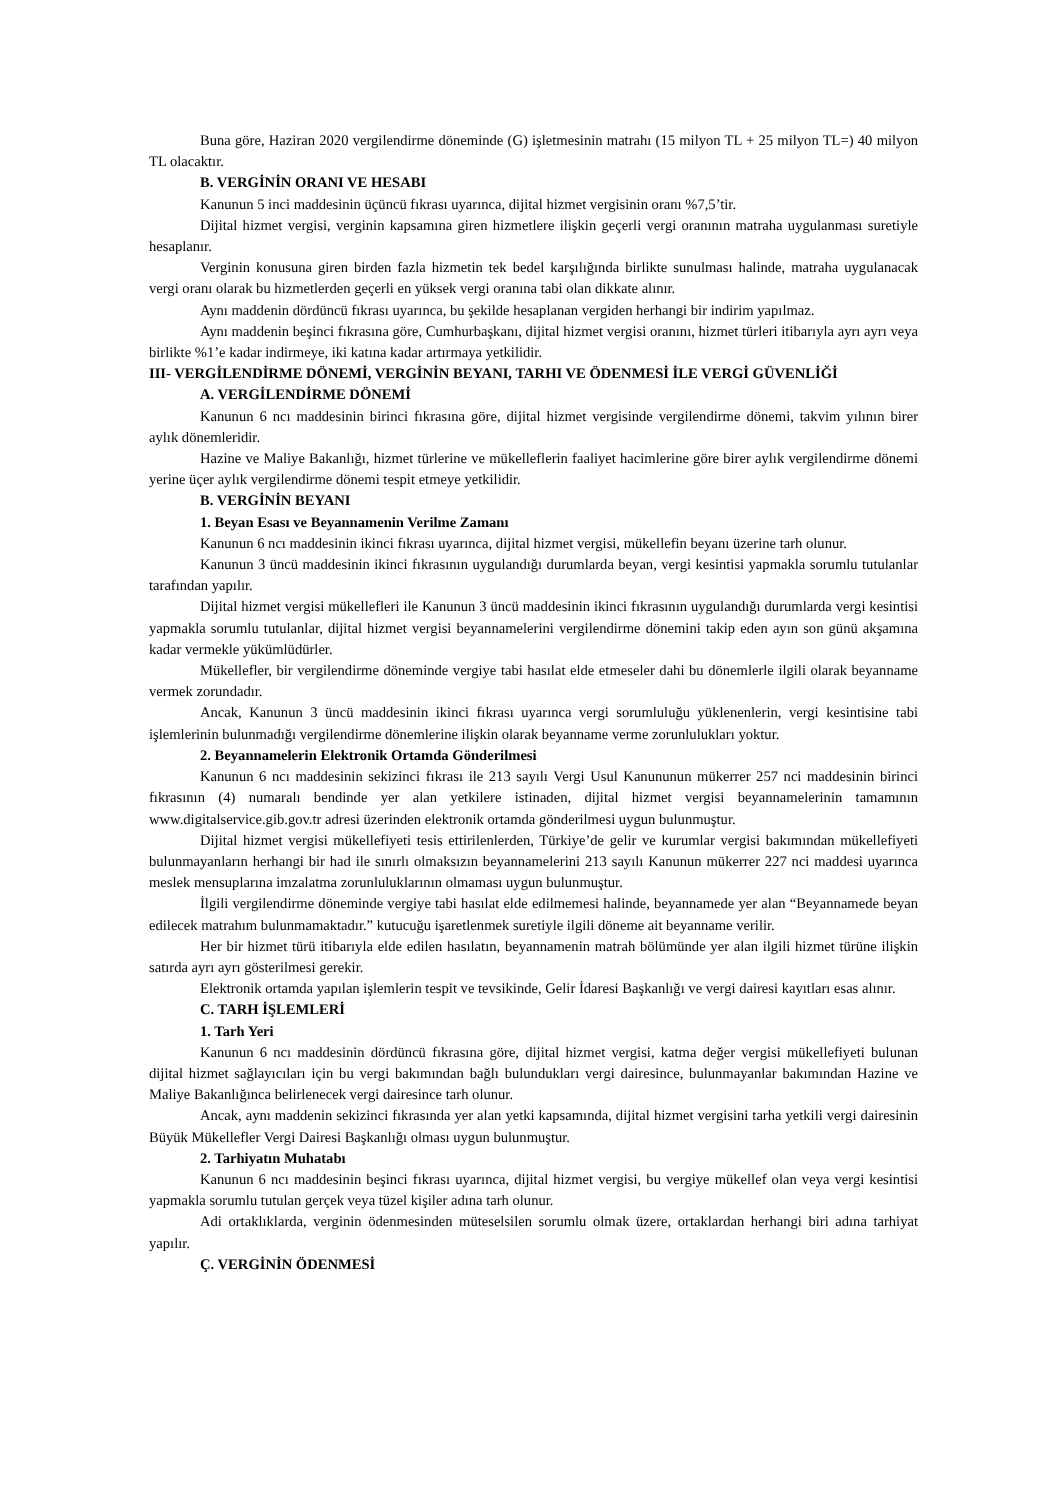Buna göre, Haziran 2020 vergilendirme döneminde (G) işletmesinin matrahı (15 milyon TL + 25 milyon TL=) 40 milyon TL olacaktır.
B. VERGİNİN ORANI VE HESABI
Kanunun 5 inci maddesinin üçüncü fıkrası uyarınca, dijital hizmet vergisinin oranı %7,5’tir.
Dijital hizmet vergisi, verginin kapsamına giren hizmetlere ilişkin geçerli vergi oranının matraha uygulanması suretiyle hesaplanır.
Verginin konusuna giren birden fazla hizmetin tek bedel karşılığında birlikte sunulması halinde, matraha uygulanacak vergi oranı olarak bu hizmetlerden geçerli en yüksek vergi oranına tabi olan dikkate alınır.
Aynı maddenin dördüncü fıkrası uyarınca, bu şekilde hesaplanan vergiden herhangi bir indirim yapılmaz.
Aynı maddenin beşinci fıkrasına göre, Cumhurbaşkanı, dijital hizmet vergisi oranını, hizmet türleri itibarıyla ayrı ayrı veya birlikte %1’e kadar indirmeye, iki katına kadar artırmaya yetkilidir.
III- VERGİLENDİRME DÖNEMİ, VERGİNİN BEYANI, TARHI VE ÖDENMESİ İLE VERGİ GÜVENLİĞİ
A. VERGİLENDİRME DÖNEMİ
Kanunun 6 ncı maddesinin birinci fıkrasına göre, dijital hizmet vergisinde vergilendirme dönemi, takvim yılının birer aylık dönemleridir.
Hazine ve Maliye Bakanlığı, hizmet türlerine ve mükelleflerin faaliyet hacimlerine göre birer aylık vergilendirme dönemi yerine üçer aylık vergilendirme dönemi tespit etmeye yetkilidir.
B. VERGİNİN BEYANI
1. Beyan Esası ve Beyannamenin Verilme Zamanı
Kanunun 6 ncı maddesinin ikinci fıkrası uyarınca, dijital hizmet vergisi, mükellefin beyanı üzerine tarh olunur.
Kanunun 3 üncü maddesinin ikinci fıkrasının uygulandığı durumlarda beyan, vergi kesintisi yapmakla sorumlu tutulanlar tarafından yapılır.
Dijital hizmet vergisi mükellefleri ile Kanunun 3 üncü maddesinin ikinci fıkrasının uygulandığı durumlarda vergi kesintisi yapmakla sorumlu tutulanlar, dijital hizmet vergisi beyannamelerini vergilendirme dönemini takip eden ayın son günü akşamına kadar vermekle yükümlüdürler.
Mükellefler, bir vergilendirme döneminde vergiye tabi hasılat elde etmeseler dahi bu dönemlerle ilgili olarak beyanname vermek zorundadır.
Ancak, Kanunun 3 üncü maddesinin ikinci fıkrası uyarınca vergi sorumluluğu yüklenenlerin, vergi kesintisine tabi işlemlerinin bulunmadığı vergilendirme dönemlerine ilişkin olarak beyanname verme zorunlulukları yoktur.
2. Beyannamelerin Elektronik Ortamda Gönderilmesi
Kanunun 6 ncı maddesinin sekizinci fıkrası ile 213 sayılı Vergi Usul Kanununun mükerrer 257 nci maddesinin birinci fıkrasının (4) numaralı bendinde yer alan yetkilere istinaden, dijital hizmet vergisi beyannamelerinin tamamının www.digitalservice.gib.gov.tr adresi üzerinden elektronik ortamda gönderilmesi uygun bulunmuştur.
Dijital hizmet vergisi mükellefiyeti tesis ettirilenlerden, Türkiye’de gelir ve kurumlar vergisi bakımından mükellefiyeti bulunmayanların herhangi bir had ile sınırlı olmaksızın beyannamelerini 213 sayılı Kanunun mükerrer 227 nci maddesi uyarınca meslek mensuplarına imzalatma zorunluluklarının olmaması uygun bulunmuştur.
İlgili vergilendirme döneminde vergiye tabi hasılat elde edilmemesi halinde, beyannamede yer alan “Beyannamede beyan edilecek matrahım bulunmamaktadır.” kutucuğu işaretlenmek suretiyle ilgili döneme ait beyanname verilir.
Her bir hizmet türü itibarıyla elde edilen hasılatın, beyannamenin matrah bölümünde yer alan ilgili hizmet türüne ilişkin satırda ayrı ayrı gösterilmesi gerekir.
Elektronik ortamda yapılan işlemlerin tespit ve tevsikinde, Gelir İdaresi Başkanlığı ve vergi dairesi kayıtları esas alınır.
C. TARH İŞLEMLERİ
1. Tarh Yeri
Kanunun 6 ncı maddesinin dördüncü fıkrasına göre, dijital hizmet vergisi, katma değer vergisi mükellefiyeti bulunan dijital hizmet sağlayıcıları için bu vergi bakımından bağlı bulundukları vergi dairesince, bulunmayanlar bakımından Hazine ve Maliye Bakanlığınca belirlenecek vergi dairesince tarh olunur.
Ancak, aynı maddenin sekizinci fıkrasında yer alan yetki kapsamında, dijital hizmet vergisini tarha yetkili vergi dairesinin Büyük Mükellefler Vergi Dairesi Başkanlığı olması uygun bulunmuştur.
2. Tarhiyatın Muhatabı
Kanunun 6 ncı maddesinin beşinci fıkrası uyarınca, dijital hizmet vergisi, bu vergiye mükellef olan veya vergi kesintisi yapmakla sorumlu tutulan gerçek veya tüzel kişiler adına tarh olunur.
Adi ortaklıklarda, verginin ödenmesinden müteselsilen sorumlu olmak üzere, ortaklardan herhangi biri adına tarhiyat yapılır.
Ç. VERGİNİN ÖDENMESİ